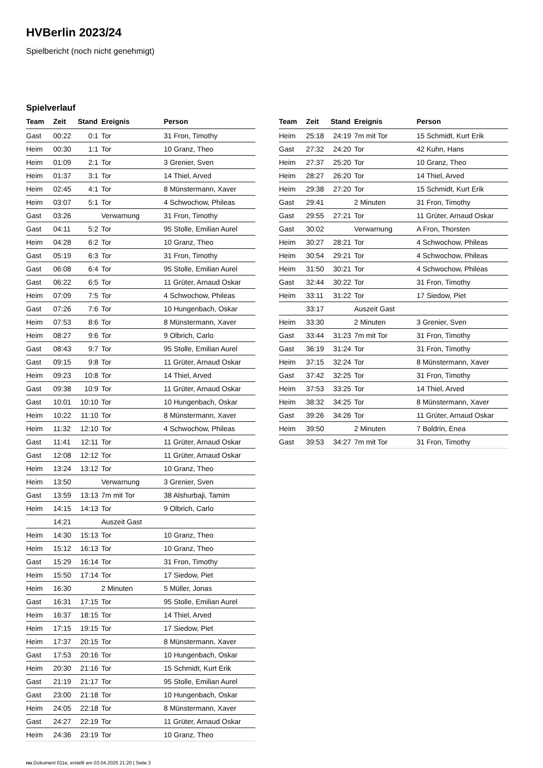HVBerlin 2023/24
Spielbericht (noch nicht genehmigt)
Spielverlauf
| Team | Zeit | Stand | Ereignis | Person |
| --- | --- | --- | --- | --- |
| Gast | 00:22 | 0:1 | Tor | 31 Fron, Timothy |
| Heim | 00:30 | 1:1 | Tor | 10 Granz, Theo |
| Heim | 01:09 | 2:1 | Tor | 3 Grenier, Sven |
| Heim | 01:37 | 3:1 | Tor | 14 Thiel, Arved |
| Heim | 02:45 | 4:1 | Tor | 8 Münstermann, Xaver |
| Heim | 03:07 | 5:1 | Tor | 4 Schwochow, Phileas |
| Gast | 03:26 | | Verwarnung | 31 Fron, Timothy |
| Gast | 04:11 | 5:2 | Tor | 95 Stolle, Emilian Aurel |
| Heim | 04:28 | 6:2 | Tor | 10 Granz, Theo |
| Gast | 05:19 | 6:3 | Tor | 31 Fron, Timothy |
| Gast | 06:08 | 6:4 | Tor | 95 Stolle, Emilian Aurel |
| Gast | 06:22 | 6:5 | Tor | 11 Grüter, Arnaud Oskar |
| Heim | 07:09 | 7:5 | Tor | 4 Schwochow, Phileas |
| Gast | 07:26 | 7:6 | Tor | 10 Hungenbach, Oskar |
| Heim | 07:53 | 8:6 | Tor | 8 Münstermann, Xaver |
| Heim | 08:27 | 9:6 | Tor | 9 Olbrich, Carlo |
| Gast | 08:43 | 9:7 | Tor | 95 Stolle, Emilian Aurel |
| Gast | 09:15 | 9:8 | Tor | 11 Grüter, Arnaud Oskar |
| Heim | 09:23 | 10:8 | Tor | 14 Thiel, Arved |
| Gast | 09:38 | 10:9 | Tor | 11 Grüter, Arnaud Oskar |
| Gast | 10:01 | 10:10 | Tor | 10 Hungenbach, Oskar |
| Heim | 10:22 | 11:10 | Tor | 8 Münstermann, Xaver |
| Heim | 11:32 | 12:10 | Tor | 4 Schwochow, Phileas |
| Gast | 11:41 | 12:11 | Tor | 11 Grüter, Arnaud Oskar |
| Gast | 12:08 | 12:12 | Tor | 11 Grüter, Arnaud Oskar |
| Heim | 13:24 | 13:12 | Tor | 10 Granz, Theo |
| Heim | 13:50 | | Verwarnung | 3 Grenier, Sven |
| Gast | 13:59 | 13:13 | 7m mit Tor | 38 Alshurbaji, Tamim |
| Heim | 14:15 | 14:13 | Tor | 9 Olbrich, Carlo |
| | 14:21 | | Auszeit Gast | |
| Heim | 14:30 | 15:13 | Tor | 10 Granz, Theo |
| Heim | 15:12 | 16:13 | Tor | 10 Granz, Theo |
| Gast | 15:29 | 16:14 | Tor | 31 Fron, Timothy |
| Heim | 15:50 | 17:14 | Tor | 17 Siedow, Piet |
| Heim | 16:30 | | 2 Minuten | 5 Müller, Jonas |
| Gast | 16:31 | 17:15 | Tor | 95 Stolle, Emilian Aurel |
| Heim | 16:37 | 18:15 | Tor | 14 Thiel, Arved |
| Heim | 17:15 | 19:15 | Tor | 17 Siedow, Piet |
| Heim | 17:37 | 20:15 | Tor | 8 Münstermann, Xaver |
| Gast | 17:53 | 20:16 | Tor | 10 Hungenbach, Oskar |
| Heim | 20:30 | 21:16 | Tor | 15 Schmidt, Kurt Erik |
| Gast | 21:19 | 21:17 | Tor | 95 Stolle, Emilian Aurel |
| Gast | 23:00 | 21:18 | Tor | 10 Hungenbach, Oskar |
| Heim | 24:05 | 22:18 | Tor | 8 Münstermann, Xaver |
| Gast | 24:27 | 22:19 | Tor | 11 Grüter, Arnaud Oskar |
| Heim | 24:36 | 23:19 | Tor | 10 Granz, Theo |
| Team | Zeit | Stand | Ereignis | Person |
| --- | --- | --- | --- | --- |
| Heim | 25:18 | 24:19 | 7m mit Tor | 15 Schmidt, Kurt Erik |
| Gast | 27:32 | 24:20 | Tor | 42 Kuhn, Hans |
| Heim | 27:37 | 25:20 | Tor | 10 Granz, Theo |
| Heim | 28:27 | 26:20 | Tor | 14 Thiel, Arved |
| Heim | 29:38 | 27:20 | Tor | 15 Schmidt, Kurt Erik |
| Gast | 29:41 | | 2 Minuten | 31 Fron, Timothy |
| Gast | 29:55 | 27:21 | Tor | 11 Grüter, Arnaud Oskar |
| Gast | 30:02 | | Verwarnung | A Fron, Thorsten |
| Heim | 30:27 | 28:21 | Tor | 4 Schwochow, Phileas |
| Heim | 30:54 | 29:21 | Tor | 4 Schwochow, Phileas |
| Heim | 31:50 | 30:21 | Tor | 4 Schwochow, Phileas |
| Gast | 32:44 | 30:22 | Tor | 31 Fron, Timothy |
| Heim | 33:11 | 31:22 | Tor | 17 Siedow, Piet |
| | 33:17 | | Auszeit Gast | |
| Heim | 33:30 | | 2 Minuten | 3 Grenier, Sven |
| Gast | 33:44 | 31:23 | 7m mit Tor | 31 Fron, Timothy |
| Gast | 36:19 | 31:24 | Tor | 31 Fron, Timothy |
| Heim | 37:15 | 32:24 | Tor | 8 Münstermann, Xaver |
| Gast | 37:42 | 32:25 | Tor | 31 Fron, Timothy |
| Heim | 37:53 | 33:25 | Tor | 14 Thiel, Arved |
| Heim | 38:32 | 34:25 | Tor | 8 Münstermann, Xaver |
| Gast | 39:26 | 34:26 | Tor | 11 Grüter, Arnaud Oskar |
| Heim | 39:50 | | 2 Minuten | 7 Boldrin, Enea |
| Gast | 39:53 | 34:27 | 7m mit Tor | 31 Fron, Timothy |
nu.Dokument 011e, erstellt am 03.04.2025 21:20 | Seite 3